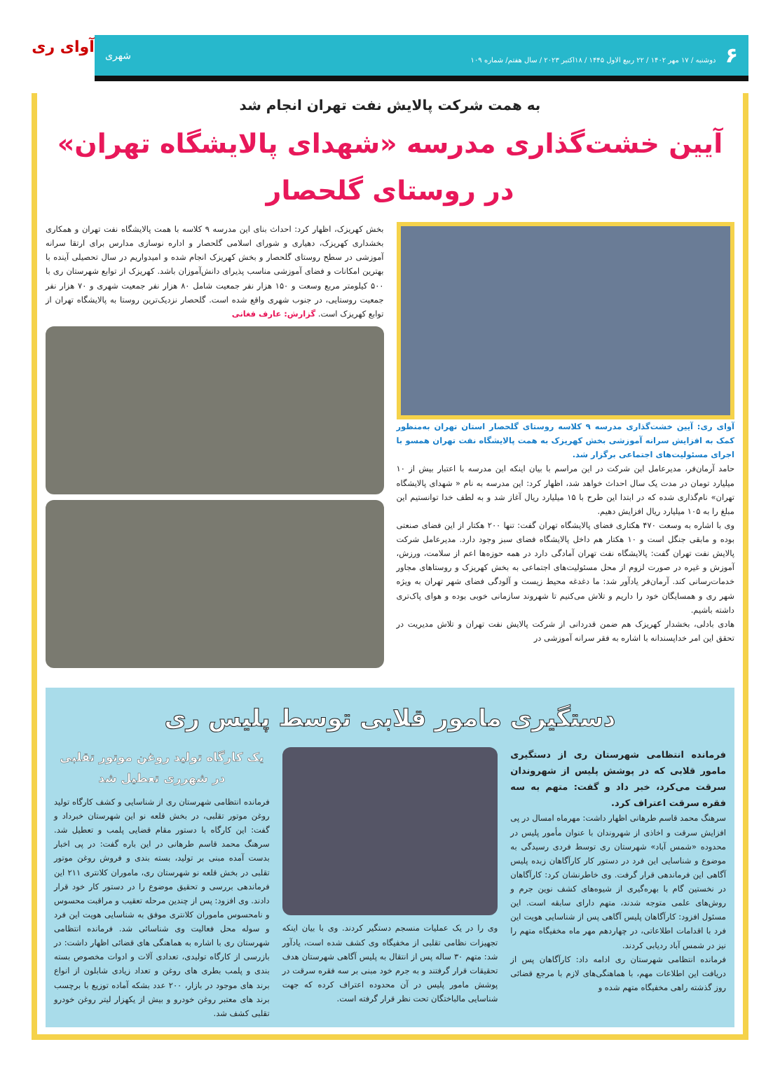۶ دوشنبه / ۱۷ مهر ۱۴۰۲ / ۲۲ ربیع الاول ۱۴۴۵ / ۱۸اکتبر ۲۰۲۳ / سال هفتم/ شماره ۱۰۹ شهری
آوای ری
به همت شرکت پالایش نفت تهران انجام شد
آیین خشت‌گذاری مدرسه «شهدای پالایشگاه تهران» در روستای گلحصار
آوای ری: آیین خشت‌گذاری مدرسه ۹ کلاسه روستای گلحصار استان تهران به‌منظور کمک به افزایش سرانه آموزشی بخش کهریزک به همت پالایشگاه نفت تهران همسو با اجرای مسئولیت‌های اجتماعی برگزار شد.
حامد آرمان‌فر، مدیرعامل این شرکت در این مراسم با بیان اینکه این مدرسه با اعتبار بیش از ۱۰ میلیارد تومان در مدت یک سال احداث خواهد شد، اظهار کرد: این مدرسه به نام « شهدای پالایشگاه تهران» نام‌گذاری شده که در ابتدا این طرح با ۱۵ میلیارد ریال آغاز شد و به لطف خدا توانستیم این مبلغ را به ۱۰۵ میلیارد ریال افزایش دهیم.
وی با اشاره به وسعت ۴۷۰ هکتاری فضای پالایشگاه تهران گفت: تنها ۲۰۰ هکتار از این فضای صنعتی بوده و مابقی جنگل است و ۱۰ هکتار هم داخل پالایشگاه فضای سبز وجود دارد. مدیرعامل شرکت پالایش نفت تهران گفت: پالایشگاه نفت تهران آمادگی دارد در همه حوزه‌ها اعم از سلامت، ورزش، آموزش و غیره در صورت لزوم از محل مسئولیت‌های اجتماعی به بخش کهریزک و روستاهای مجاور خدمات‌رسانی کند. آرمان‌فر یادآور شد: ما دغدغه محیط زیست و آلودگی فضای شهر تهران به ویژه شهر ری و همسایگان خود را داریم و تلاش می‌کنیم تا شهروند سازمانی خوبی بوده و هوای پاک‌تری داشته باشیم.
هادی بادلی، بخشدار کهریزک هم ضمن قدردانی از شرکت پالایش نفت تهران و تلاش مدیریت در تحقق این امر خداپسندانه با اشاره به فقر سرانه آموزشی در
بخش کهریزک، اظهار کرد: احداث بنای این مدرسه ۹ کلاسه با همت پالایشگاه نفت تهران و همکاری بخشداری کهریزک، دهیاری و شورای اسلامی گلحصار و اداره نوسازی مدارس برای ارتقا سرانه آموزشی در سطح روستای گلحصار و بخش کهریزک انجام شده و امیدواریم در سال تحصیلی آینده با بهترین امکانات و فضای آموزشی مناسب پذیرای دانش‌آموزان باشد. کهریزک از توابع شهرستان ری با ۵۰۰ کیلومتر مربع وسعت و ۱۵۰ هزار نفر جمعیت شامل ۸۰ هزار نفر جمعیت شهری و ۷۰ هزار نفر جمعیت روستایی، در جنوب شهری واقع شده است. گلحصار نزدیک‌ترین روستا به پالایشگاه تهران از توابع کهریزک است. گزارش: عارف فغانی
دستگیری مامور قلابی توسط پلیس ری
فرمانده انتظامی شهرستان ری از دستگیری مامور قلابی که در پوشش پلیس از شهروندان سرقت می‌کرد، خبر داد و گفت: متهم به سه فقره سرقت اعتراف کرد.
سرهنگ محمد قاسم طرهانی اظهار داشت: مهرماه امسال در پی افزایش سرقت و اخاذی از شهروندان با عنوان مأمور پلیس در محدوده «شمس آباد» شهرستان ری توسط فردی رسیدگی به موضوع و شناسایی این فرد در دستور کار کارآگاهان زبده پلیس آگاهی این فرماندهی قرار گرفت. وی خاطرنشان کرد: کارآگاهان در نخستین گام با بهره‌گیری از شیوه‌های کشف نوین جرم و روش‌های علمی متوجه شدند، متهم دارای سابقه است. این مسئول افزود: کارآگاهان پلیس آگاهی پس از شناسایی هویت این فرد با اقدامات اطلاعاتی، در چهاردهم مهر ماه مخفیگاه متهم را نیز در شمس آباد ردیابی کردند.
فرمانده انتظامی شهرستان ری ادامه داد: کارآگاهان پس از دریافت این اطلاعات مهم، با هماهنگی‌های لازم با مرجع قضائی روز گذشته راهی مخفیگاه متهم شده و
وی را در یک عملیات منسجم دستگیر کردند. وی با بیان اینکه تجهیزات نظامی تقلبی از مخفیگاه وی کشف شده است، یادآور شد: متهم ۳۰ ساله پس از انتقال به پلیس آگاهی شهرستان هدف تحقیقات قرار گرفتند و به جرم خود مبنی بر سه فقره سرقت در پوشش مامور پلیس در آن محدوده اعتراف کرده که جهت شناسایی مالباختگان تحت نظر قرار گرفته است.
یک کارگاه تولید روغن موتور تقلبی در شهرری تعطیل شد
فرمانده انتظامی شهرستان ری از شناسایی و کشف کارگاه تولید روغن موتور تقلبی، در بخش قلعه نو این شهرستان خبرداد و گفت: این کارگاه با دستور مقام قضایی پلمب و تعطیل شد. سرهنگ محمد قاسم طرهانی در این باره گفت: در پی اخبار بدست آمده مبنی بر تولید، بسته بندی و فروش روغن موتور تقلبی در بخش قلعه نو شهرستان ری، ماموران کلانتری ۲۱۱ این فرماندهی بررسی و تحقیق موضوع را در دستور کار خود قرار دادند. وی افزود: پس از چندین مرحله تعقیب و مراقبت محسوس و نامحسوس ماموران کلانتری موفق به شناسایی هویت این فرد و سوله محل فعالیت وی شناسائی شد. فرمانده انتظامی شهرستان ری با اشاره به هماهنگی های قضائی اظهار داشت: در بازرسی از کارگاه تولیدی، تعدادی آلات و ادوات مخصوص بسته بندی و پلمب بطری های روغن و تعداد زیادی شابلون از انواع برند های موجود در بازار، ۲۰۰ عدد بشکه آماده توزیع با برچسب برند های معتبر روغن خودرو و بیش از یکهزار لیتر روغن خودرو تقلبی کشف شد.